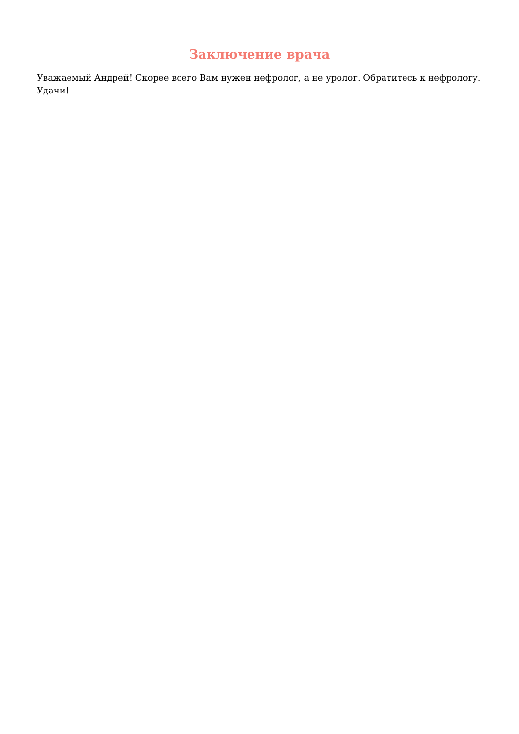Заключение врача
Уважаемый Андрей! Скорее всего Вам нужен нефролог, а не уролог. Обратитесь к нефрологу. Удачи!